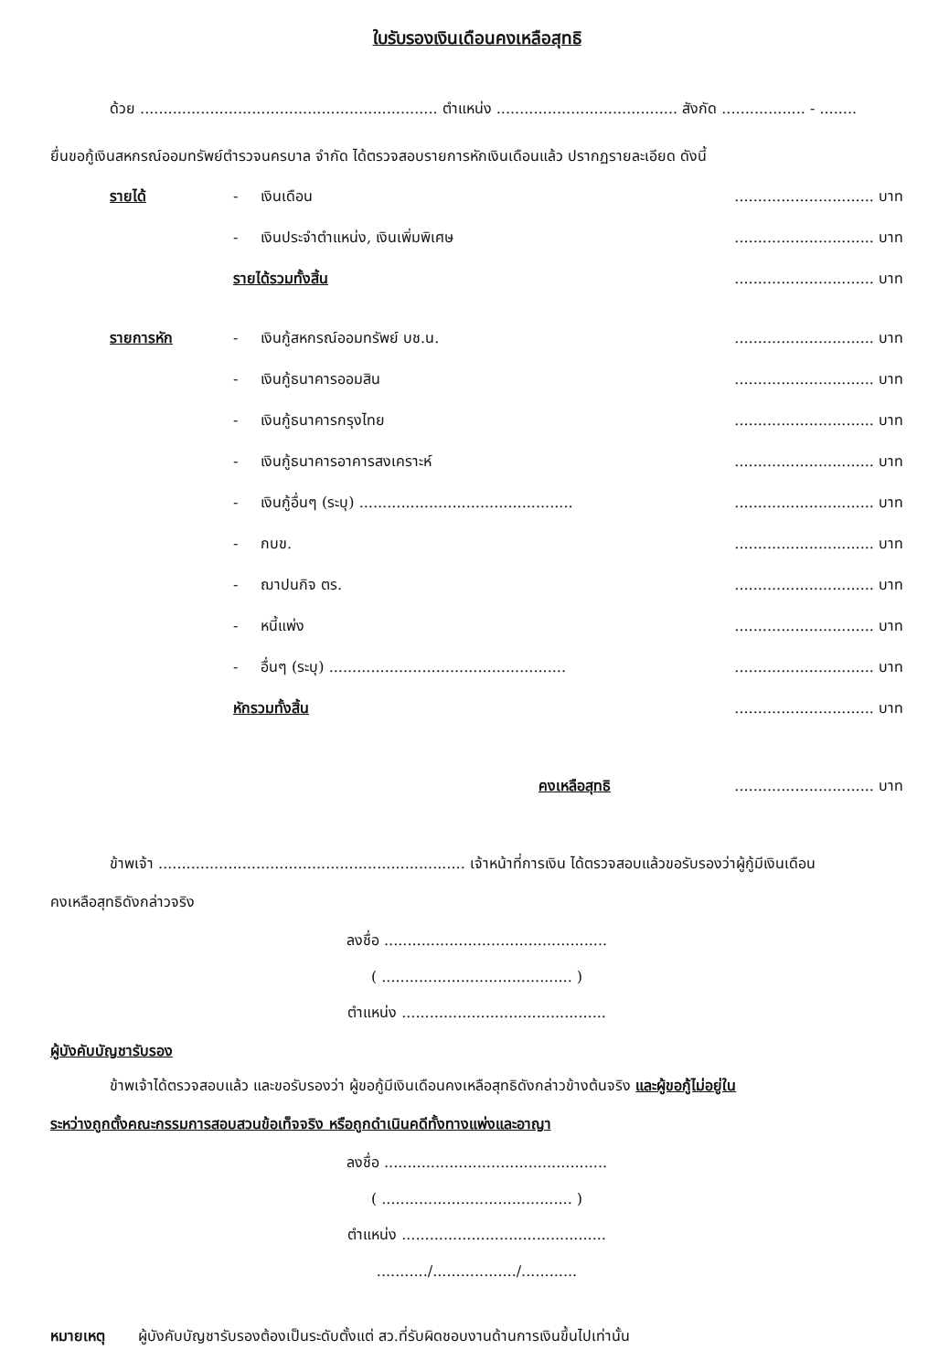ใบรับรองเงินเดือนคงเหลือสุทธิ
ด้วย ................................................................ ตำแหน่ง ....................................... สังกัด .................. - ........
ยื่นขอกู้เงินสหกรณ์ออมทรัพย์ตำรวจนครบาล จำกัด ได้ตรวจสอบรายการหักเงินเดือนแล้ว ปรากฏรายละเอียด ดังนี้
รายได้ - เงินเดือน.............................. บาท
- เงินประจำตำแหน่ง, เงินเพิ่มพิเศษ.............................. บาท
รายได้รวมทั้งสิ้น.............................. บาท
รายการหัก - เงินกู้สหกรณ์ออมทรัพย์ บช.น............................... บาท
- เงินกู้ธนาคารออมสิน.............................. บาท
- เงินกู้ธนาคารกรุงไทย.............................. บาท
- เงินกู้ธนาคารอาคารสงเคราะห์.............................. บาท
- เงินกู้อื่นๆ (ระบุ) ............................................................................ บาท
- กบข............................... บาท
- ฌาปนกิจ ตร............................... บาท
- หนี้แพ่ง.............................. บาท
- อื่นๆ (ระบุ) ................................................................................. บาท
หักรวมทั้งสิ้น.............................. บาท
คงเหลือสุทธิ.............................. บาท
ข้าพเจ้า .................................................................. เจ้าหน้าที่การเงิน ได้ตรวจสอบแล้วขอรับรองว่าผู้กู้มีเงินเดือน
คงเหลือสุทธิดังกล่าวจริง
ลงชื่อ ................................................
( ......................................... )
ตำแหน่ง ............................................
ผู้บังคับบัญชารับรอง
ข้าพเจ้าได้ตรวจสอบแล้ว และขอรับรองว่า ผู้ขอกู้มีเงินเดือนคงเหลือสุทธิดังกล่าวข้างต้นจริง และผู้ขอกู้ไม่อยู่ใน
ระหว่างถูกตั้งคณะกรรมการสอบสวนข้อเท็จจริง หรือถูกดำเนินคดีทั้งทางแพ่งและอาญา
ลงชื่อ ................................................
( ......................................... )
ตำแหน่ง ............................................
.........../................../............
หมายเหตุ ผู้บังคับบัญชารับรองต้องเป็นระดับตั้งแต่ สว.ที่รับผิดชอบงานด้านการเงินขึ้นไปเท่านั้น